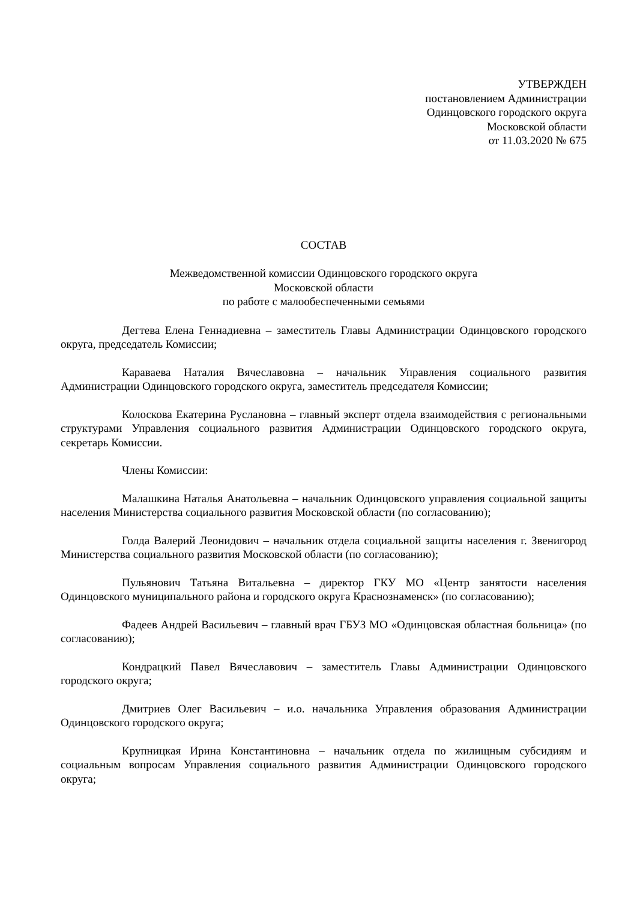УТВЕРЖДЕН
постановлением Администрации
Одинцовского городского округа
Московской области
от 11.03.2020 № 675
СОСТАВ
Межведомственной комиссии Одинцовского городского округа
Московской области
по работе с малообеспеченными семьями
Дегтева Елена Геннадиевна – заместитель Главы Администрации Одинцовского городского округа, председатель Комиссии;
Караваева Наталия Вячеславовна – начальник Управления социального развития Администрации Одинцовского городского округа, заместитель председателя Комиссии;
Колоскова Екатерина Руслановна – главный эксперт отдела взаимодействия с региональными структурами Управления социального развития Администрации Одинцовского городского округа, секретарь Комиссии.
Члены Комиссии:
Малашкина Наталья Анатольевна – начальник Одинцовского управления социальной защиты населения Министерства социального развития Московской области (по согласованию);
Голда Валерий Леонидович – начальник отдела социальной защиты населения г. Звенигород Министерства социального развития Московской области (по согласованию);
Пульянович Татьяна Витальевна – директор ГКУ МО «Центр занятости населения Одинцовского муниципального района и городского округа Краснознаменск» (по согласованию);
Фадеев Андрей Васильевич – главный врач ГБУЗ МО «Одинцовская областная больница» (по согласованию);
Кондрацкий Павел Вячеславович – заместитель Главы Администрации Одинцовского городского округа;
Дмитриев Олег Васильевич – и.о. начальника Управления образования Администрации Одинцовского городского округа;
Крупницкая Ирина Константиновна – начальник отдела по жилищным субсидиям и социальным вопросам Управления социального развития Администрации Одинцовского городского округа;